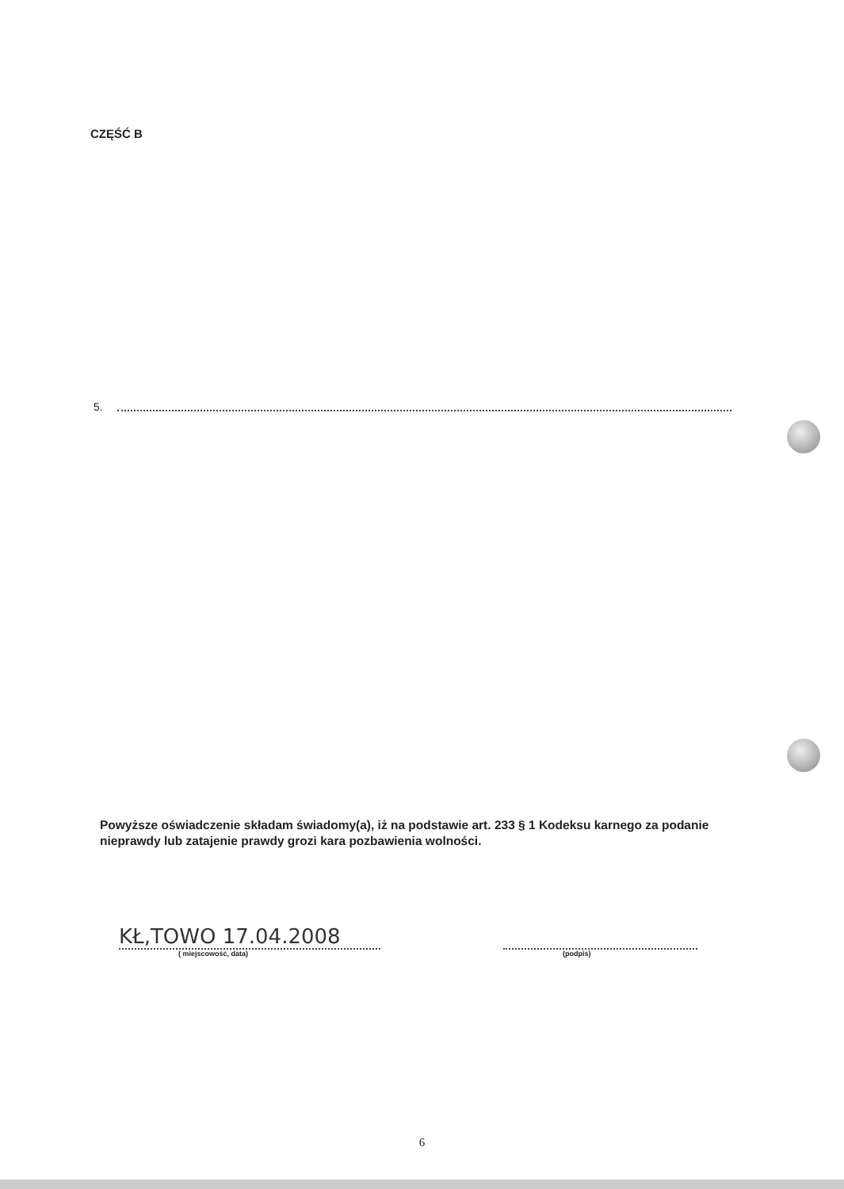CZĘŚĆ B
5.
Powyższe oświadczenie składam świadomy(a), iż na podstawie art. 233 § 1 Kodeksu karnego za podanie nieprawdy lub zatajenie prawdy grozi kara pozbawienia wolności.
KŁ,TOWO 17.04.2008
( miejscowość, data)
(podpis)
6